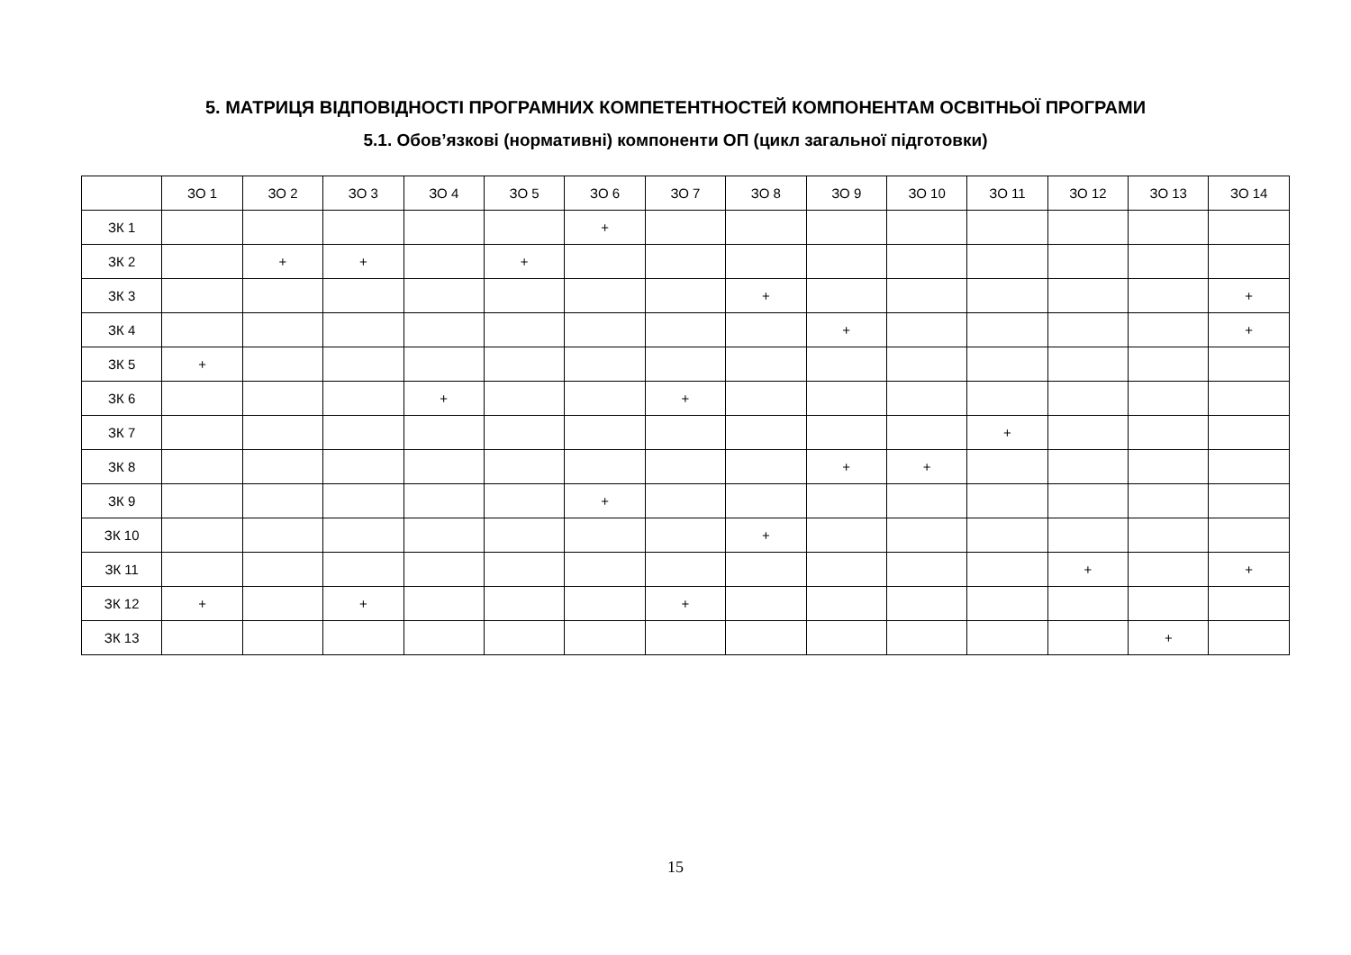5. МАТРИЦЯ ВІДПОВІДНОСТІ ПРОГРАМНИХ КОМПЕТЕНТНОСТЕЙ КОМПОНЕНТАМ ОСВІТНЬОЇ ПРОГРАМИ
5.1. Обов’язкові (нормативні) компоненти ОП (цикл загальної підготовки)
| | ЗО 1 | ЗО 2 | ЗО 3 | ЗО 4 | ЗО 5 | ЗО 6 | ЗО 7 | ЗО 8 | ЗО 9 | ЗО 10 | ЗО 11 | ЗО 12 | ЗО 13 | ЗО 14 |
| ЗК 1 | | | | | | + | | | | | | | | |
| ЗК 2 | | + | + | | + | | | | | | | | | |
| ЗК 3 | | | | | | | | + | | | | | | + |
| ЗК 4 | | | | | | | | | + | | | | | + |
| ЗК 5 | + | | | | | | | | | | | | | |
| ЗК 6 | | | | + | | | + | | | | | | | |
| ЗК 7 | | | | | | | | | | | + | | | |
| ЗК 8 | | | | | | | | | + | + | | | | |
| ЗК 9 | | | | | | + | | | | | | | | |
| ЗК 10 | | | | | | | | + | | | | | | |
| ЗК 11 | | | | | | | | | | | | + | | + |
| ЗК 12 | + | | + | | | | + | | | | | | | |
| ЗК 13 | | | | | | | | | | | | | + | |
15